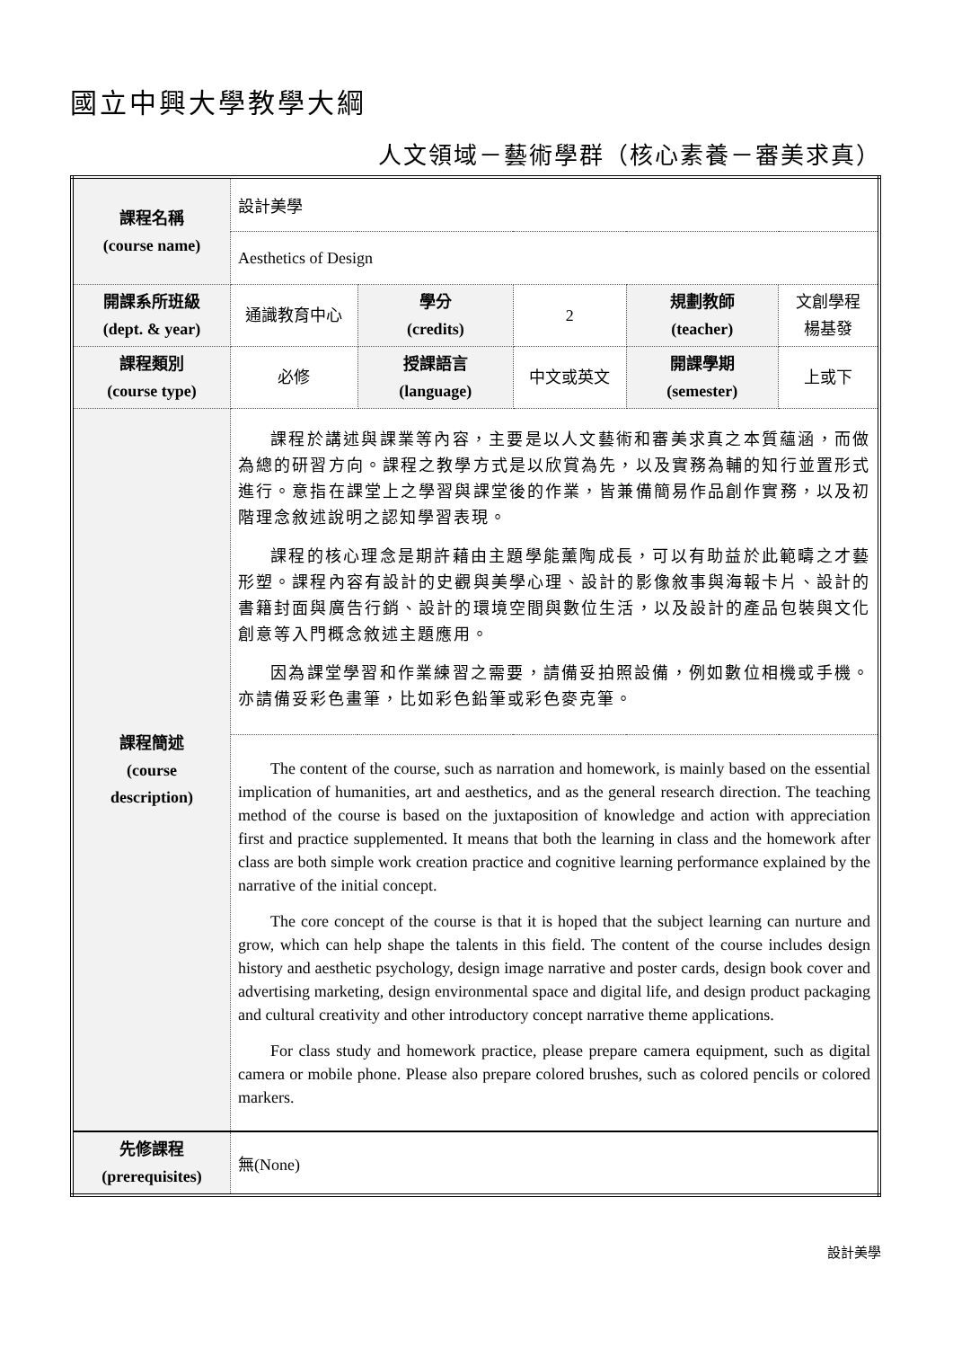國立中興大學教學大綱
人文領域－藝術學群（核心素養－審美求真）
| 課程名稱 (course name) | 設計美學 | | | | |
| | Aesthetics of Design | | | | |
| 開課系所班級 (dept. & year) | 通識教育中心 | 學分 (credits) | 2 | 規劃教師 (teacher) | 文創學程 楊基發 |
| 課程類別 (course type) | 必修 | 授課語言 (language) | 中文或英文 | 開課學期 (semester) | 上或下 |
| 課程簡述 (course description) | 課程於講述與課業等內容，主要是以人文藝術和審美求真之本質蘊涵，而做為總的研習方向。課程之教學方式是以欣賞為先，以及實務為輔的知行並置形式進行。意指在課堂上之學習與課堂後的作業，皆兼備簡易作品創作實務，以及初階理念敘述說明之認知學習表現。 課程的核心理念是期許藉由主題學能薰陶成長，可以有助益於此範疇之才藝形塑。課程內容有設計的史觀與美學心理、設計的影像敘事與海報卡片、設計的書籍封面與廣告行銷、設計的環境空間與數位生活，以及設計的產品包裝與文化創意等入門概念敘述主題應用。 因為課堂學習和作業練習之需要，請備妥拍照設備，例如數位相機或手機。亦請備妥彩色畫筆，比如彩色鉛筆或彩色麥克筆。 | | | | |
| | The content of the course, such as narration and homework, is mainly based on the essential implication of humanities, art and aesthetics, and as the general research direction. The teaching method of the course is based on the juxtaposition of knowledge and action with appreciation first and practice supplemented. It means that both the learning in class and the homework after class are both simple work creation practice and cognitive learning performance explained by the narrative of the initial concept. The core concept of the course is that it is hoped that the subject learning can nurture and grow, which can help shape the talents in this field. The content of the course includes design history and aesthetic psychology, design image narrative and poster cards, design book cover and advertising marketing, design environmental space and digital life, and design product packaging and cultural creativity and other introductory concept narrative theme applications. For class study and homework practice, please prepare camera equipment, such as digital camera or mobile phone. Please also prepare colored brushes, such as colored pencils or colored markers. | | | | |
| 先修課程 (prerequisites) | 無(None) | | | | |
設計美學